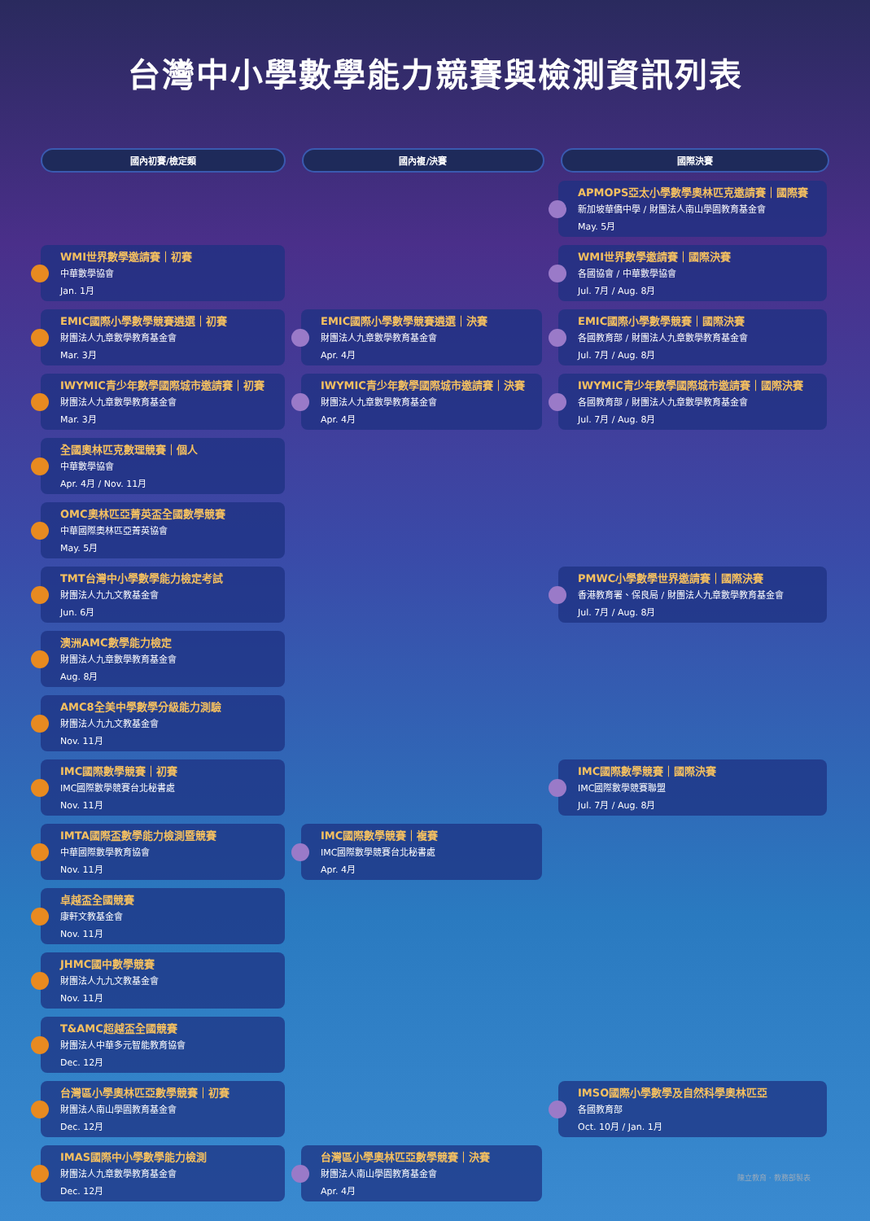台灣中小學數學能力競賽與檢測資訊列表
國內初賽/檢定類 國內複/決賽 國際決賽
WMI世界數學邀請賽｜初賽
中華數學協會
Jan. 1月
EMIC國際小學數學競賽遴選｜初賽
財團法人九章數學教育基金會
Mar. 3月
IWYMIC青少年數學國際城市邀請賽｜初賽
財團法人九章數學教育基金會
Mar. 3月
全國奧林匹克數理競賽｜個人
中華數學協會
Apr. 4月 / Nov. 11月
OMC奧林匹亞菁英盃全國數學競賽
中華國際奧林匹亞菁英協會
May. 5月
TMT台灣中小學數學能力檢定考試
財團法人九九文教基金會
Jun. 6月
澳洲AMC數學能力檢定
財團法人九章數學教育基金會
Aug. 8月
AMC8全美中學數學分級能力測驗
財團法人九九文教基金會
Nov. 11月
IMC國際數學競賽｜初賽
IMC國際數學競賽台北秘書處
Nov. 11月
IMTA國際盃數學能力檢測暨競賽
中華國際數學教育協會
Nov. 11月
卓越盃全國競賽
康軒文教基金會
Nov. 11月
JHMC國中數學競賽
財團法人九九文教基金會
Nov. 11月
T&AMC超越盃全國競賽
財團法人中華多元智能教育協會
Dec. 12月
台灣區小學奧林匹亞數學競賽｜初賽
財團法人南山學園教育基金會
Dec. 12月
IMAS國際中小學數學能力檢測
財團法人九章數學教育基金會
Dec. 12月
EMIC國際小學數學競賽遴選｜決賽
財團法人九章數學教育基金會
Apr. 4月
IWYMIC青少年數學國際城市邀請賽｜決賽
財團法人九章數學教育基金會
Apr. 4月
IMC國際數學競賽｜複賽
IMC國際數學競賽台北秘書處
Apr. 4月
台灣區小學奧林匹亞數學競賽｜決賽
財團法人南山學園教育基金會
Apr. 4月
APMOPS亞太小學數學奧林匹克邀請賽｜國際賽
新加坡華僑中學 / 財團法人南山學園教育基金會
May. 5月
WMI世界數學邀請賽｜國際決賽
各國協會 / 中華數學協會
Jul. 7月 / Aug. 8月
EMIC國際小學數學競賽｜國際決賽
各國教育部 / 財團法人九章數學教育基金會
Jul. 7月 / Aug. 8月
IWYMIC青少年數學國際城市邀請賽｜國際決賽
各國教育部 / 財團法人九章數學教育基金會
Jul. 7月 / Aug. 8月
PMWC小學數學世界邀請賽｜國際決賽
香港教育署、保良局 / 財團法人九章數學教育基金會
Jul. 7月 / Aug. 8月
IMC國際數學競賽｜國際決賽
IMC國際數學競賽聯盟
Jul. 7月 / Aug. 8月
IMSO國際小學數學及自然科學奧林匹亞
各國教育部
Oct. 10月 / Jan. 1月
陳立教育 · 教務部製表